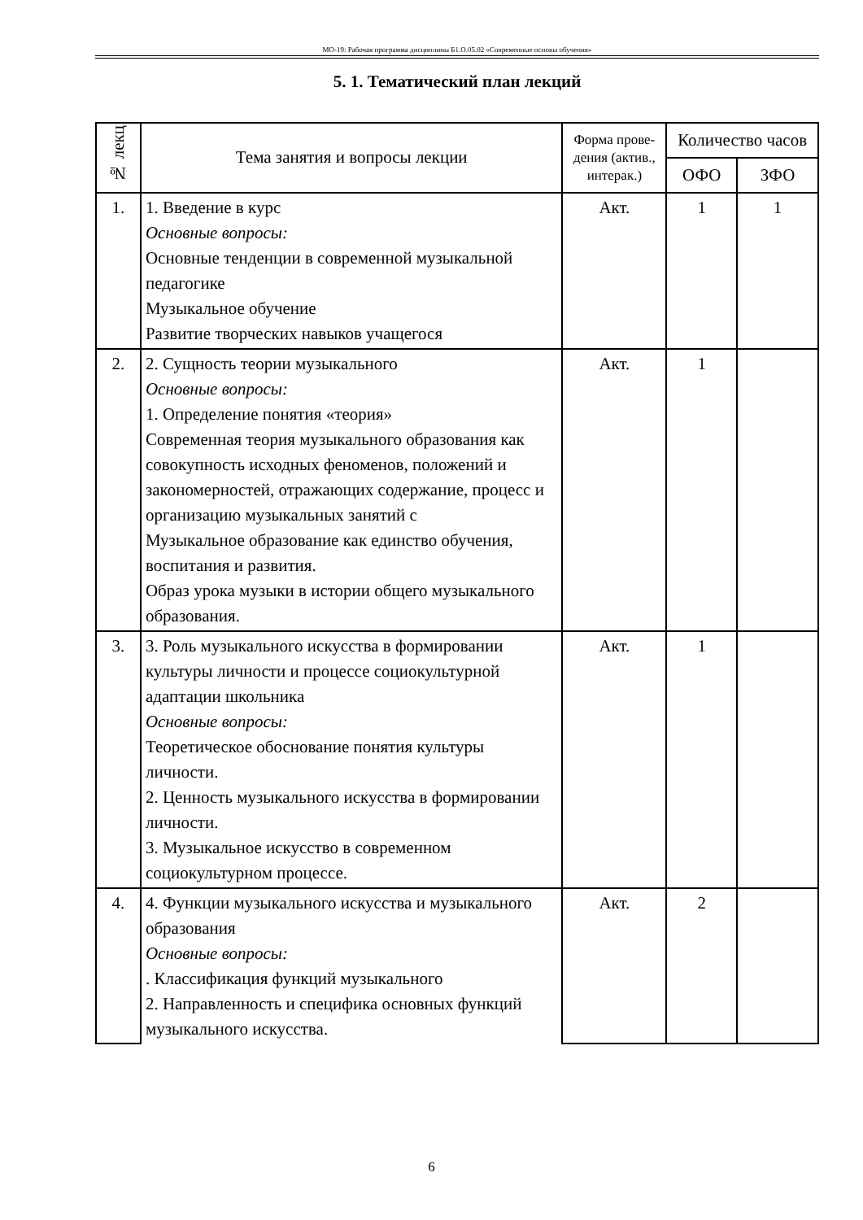МО-19: Рабочая программа дисциплины Б1.О.05.02 «Современные основы обучения»
5. 1. Тематический план лекций
| № лекц | Тема занятия и вопросы лекции | Форма прове-дения (актив., интерак.) | Количество часов | |
| --- | --- | --- | --- | --- |
| | | | ОФО | ЗФО |
| 1. | 1. Введение в курс Основные вопросы: Основные тенденции в современной музыкальной педагогике Музыкальное обучение Развитие творческих навыков учащегося | Акт. | 1 | 1 |
| 2. | 2. Сущность теории музыкального Основные вопросы: 1. Определение понятия «теория» Современная теория музыкального образования как совокупность исходных феноменов, положений и закономерностей, отражающих содержание, процесс и организацию музыкальных занятий с Музыкальное образование как единство обучения, воспитания и развития. Образ урока музыки в истории общего музыкального образования. | Акт. | 1 | |
| 3. | 3. Роль музыкального искусства в формировании культуры личности и процессе социокультурной адаптации школьника Основные вопросы: Теоретическое обоснование понятия культуры личности. 2. Ценность музыкального искусства в формировании личности. 3. Музыкальное искусство в современном социокультурном процессе. | Акт. | 1 | |
| 4. | 4. Функции музыкального искусства и музыкального образования Основные вопросы: . Классификация функций музыкального 2. Направленность и специфика основных функций музыкального искусства. | Акт. | 2 | |
6